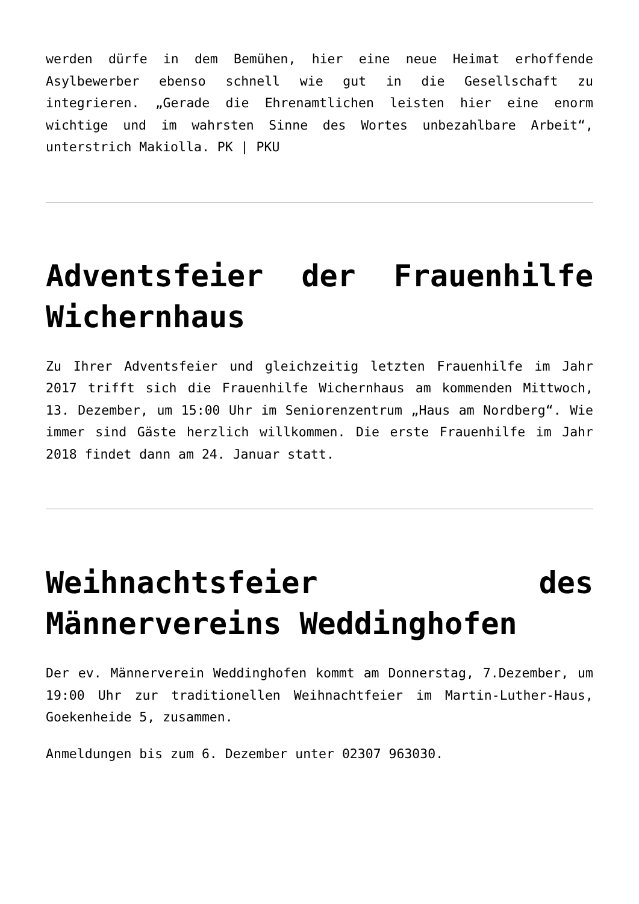werden dürfe in dem Bemühen, hier eine neue Heimat erhoffende Asylbewerber ebenso schnell wie gut in die Gesellschaft zu integrieren. „Gerade die Ehrenamtlichen leisten hier eine enorm wichtige und im wahrsten Sinne des Wortes unbezahlbare Arbeit“, unterstrich Makiolla. PK | PKU
Adventsfeier der Frauenhilfe Wichernhaus
Zu Ihrer Adventsfeier und gleichzeitig letzten Frauenhilfe im Jahr 2017 trifft sich die Frauenhilfe Wichernhaus am kommenden Mittwoch, 13. Dezember, um 15:00 Uhr im Seniorenzentrum „Haus am Nordberg“. Wie immer sind Gäste herzlich willkommen. Die erste Frauenhilfe im Jahr 2018 findet dann am 24. Januar statt.
Weihnachtsfeier des Männervereins Weddinghofen
Der ev. Männerverein Weddinghofen kommt am Donnerstag, 7.Dezember, um 19:00 Uhr zur traditionellen Weihnachtfeier im Martin-Luther-Haus, Goekenheide 5, zusammen.
Anmeldungen bis zum 6. Dezember unter 02307 963030.